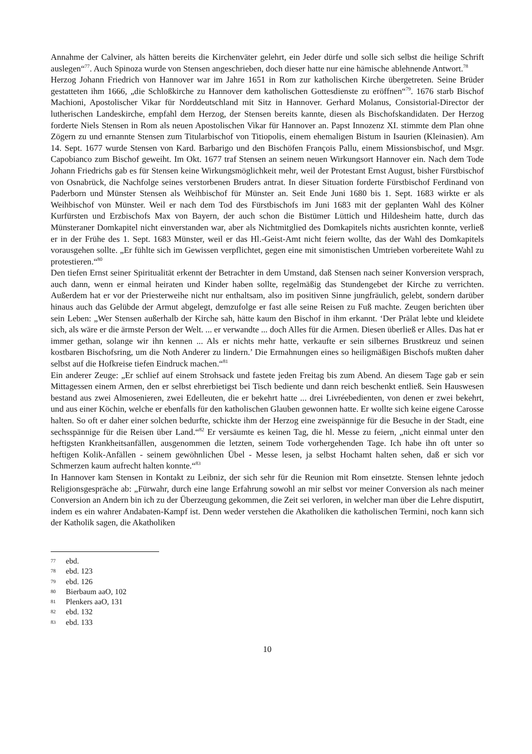Annahme der Calviner, als hätten bereits die Kirchenväter gelehrt, ein Jeder dürfe und solle sich selbst die heilige Schrift auslegen“<sup>77</sup>. Auch Spinoza wurde von Stensen angeschrieben, doch dieser hatte nur eine hämische ablehnende Antwort.<sup>78</sup>
Herzog Johann Friedrich von Hannover war im Jahre 1651 in Rom zur katholischen Kirche übergetreten. Seine Brüder gestatteten ihm 1666, „die Schloßkirche zu Hannover dem katholischen Gottesdienste zu eröffnen“<sup>79</sup>. 1676 starb Bischof Machioni, Apostolischer Vikar für Norddeutschland mit Sitz in Hannover. Gerhard Molanus, Consistorial-Director der lutherischen Landeskirche, empfahl dem Herzog, der Stensen bereits kannte, diesen als Bischofskandidaten. Der Herzog forderte Niels Stensen in Rom als neuen Apostolischen Vikar für Hannover an. Papst Innozenz XI. stimmte dem Plan ohne Zögern zu und ernannte Stensen zum Titularbischof von Titiopolis, einem ehemaligen Bistum in Isaurien (Kleinasien). Am 14. Sept. 1677 wurde Stensen von Kard. Barbarigo und den Bischöfen François Pallu, einem Missionsbischof, und Msgr. Capobianco zum Bischof geweiht. Im Okt. 1677 traf Stensen an seinem neuen Wirkungsort Hannover ein. Nach dem Tode Johann Friedrichs gab es für Stensen keine Wirkungsmöglichkeit mehr, weil der Protestant Ernst August, bisher Fürstbischof von Osnabrück, die Nachfolge seines verstorbenen Bruders antrat. In dieser Situation forderte Fürstbischof Ferdinand von Paderborn und Münster Stensen als Weihbischof für Münster an. Seit Ende Juni 1680 bis 1. Sept. 1683 wirkte er als Weihbischof von Münster. Weil er nach dem Tod des Fürstbischofs im Juni 1683 mit der geplanten Wahl des Kölner Kurfürsten und Erzbischofs Max von Bayern, der auch schon die Bistümer Lüttich und Hildesheim hatte, durch das Münsteraner Domkapitel nicht einverstanden war, aber als Nichtmitglied des Domkapitels nichts ausrichten konnte, verließ er in der Frühe des 1. Sept. 1683 Münster, weil er das Hl.-Geist-Amt nicht feiern wollte, das der Wahl des Domkapitels vorausgehen sollte. „Er fühlte sich im Gewissen verpflichtet, gegen eine mit simonistischen Umtrieben vorbereitete Wahl zu protestieren.“<sup>80</sup>
Den tiefen Ernst seiner Spiritualität erkennt der Betrachter in dem Umstand, daß Stensen nach seiner Konversion versprach, auch dann, wenn er einmal heiraten und Kinder haben sollte, regelmäßig das Stundengebet der Kirche zu verrichten. Außerdem hat er vor der Priesterweihe nicht nur enthaltsam, also im positiven Sinne jungfräulich, gelebt, sondern darüber hinaus auch das Gelübde der Armut abgelegt, demzufolge er fast alle seine Reisen zu Fuß machte. Zeugen berichten über sein Leben: „Wer Stensen außerhalb der Kirche sah, hätte kaum den Bischof in ihm erkannt. ‘Der Prälat lebte und kleidete sich, als wäre er die ärmste Person der Welt. ... er verwandte ... doch Alles für die Armen. Diesen überließ er Alles. Das hat er immer gethan, solange wir ihn kennen ... Als er nichts mehr hatte, verkaufte er sein silbernes Brustkreuz und seinen kostbaren Bischofsring, um die Noth Anderer zu lindern.’ Die Ermahnungen eines so heiligmäßigen Bischofs mußten daher selbst auf die Hofkreise tiefen Eindruck machen.“<sup>81</sup>
Ein anderer Zeuge: „Er schlief auf einem Strohsack und fastete jeden Freitag bis zum Abend. An diesem Tage gab er sein Mittagessen einem Armen, den er selbst ehrerbietigst bei Tisch bediente und dann reich beschenkt entließ. Sein Hauswesen bestand aus zwei Almosenieren, zwei Edelleuten, die er bekehrt hatte ... drei Livréebedienten, von denen er zwei bekehrt, und aus einer Köchin, welche er ebenfalls für den katholischen Glauben gewonnen hatte. Er wollte sich keine eigene Carosse halten. So oft er daher einer solchen bedurfte, schickte ihm der Herzog eine zweispännige für die Besuche in der Stadt, eine sechsspännige für die Reisen über Land.“<sup>82</sup> Er versäumte es keinen Tag, die hl. Messe zu feiern, „nicht einmal unter den heftigsten Krankheitsanfällen, ausgenommen die letzten, seinem Tode vorhergehenden Tage. Ich habe ihn oft unter so heftigen Kolik-Anfällen - seinem gewöhnlichen Übel - Messe lesen, ja selbst Hochamt halten sehen, daß er sich vor Schmerzen kaum aufrecht halten konnte.“<sup>83</sup>
In Hannover kam Stensen in Kontakt zu Leibniz, der sich sehr für die Reunion mit Rom einsetzte. Stensen lehnte jedoch Religionsgespräche ab: „Fürwahr, durch eine lange Erfahrung sowohl an mir selbst vor meiner Conversion als nach meiner Conversion an Andern bin ich zu der Überzeugung gekommen, die Zeit sei verloren, in welcher man über die Lehre disputirt, indem es ein wahrer Andabaten-Kampf ist. Denn weder verstehen die Akatholiken die katholischen Termini, noch kann sich der Katholik sagen, die Akatholiken
77 ebd.
78 ebd. 123
79 ebd. 126
80 Bierbaum aaO, 102
81 Plenkers aaO, 131
82 ebd. 132
83 ebd. 133
10